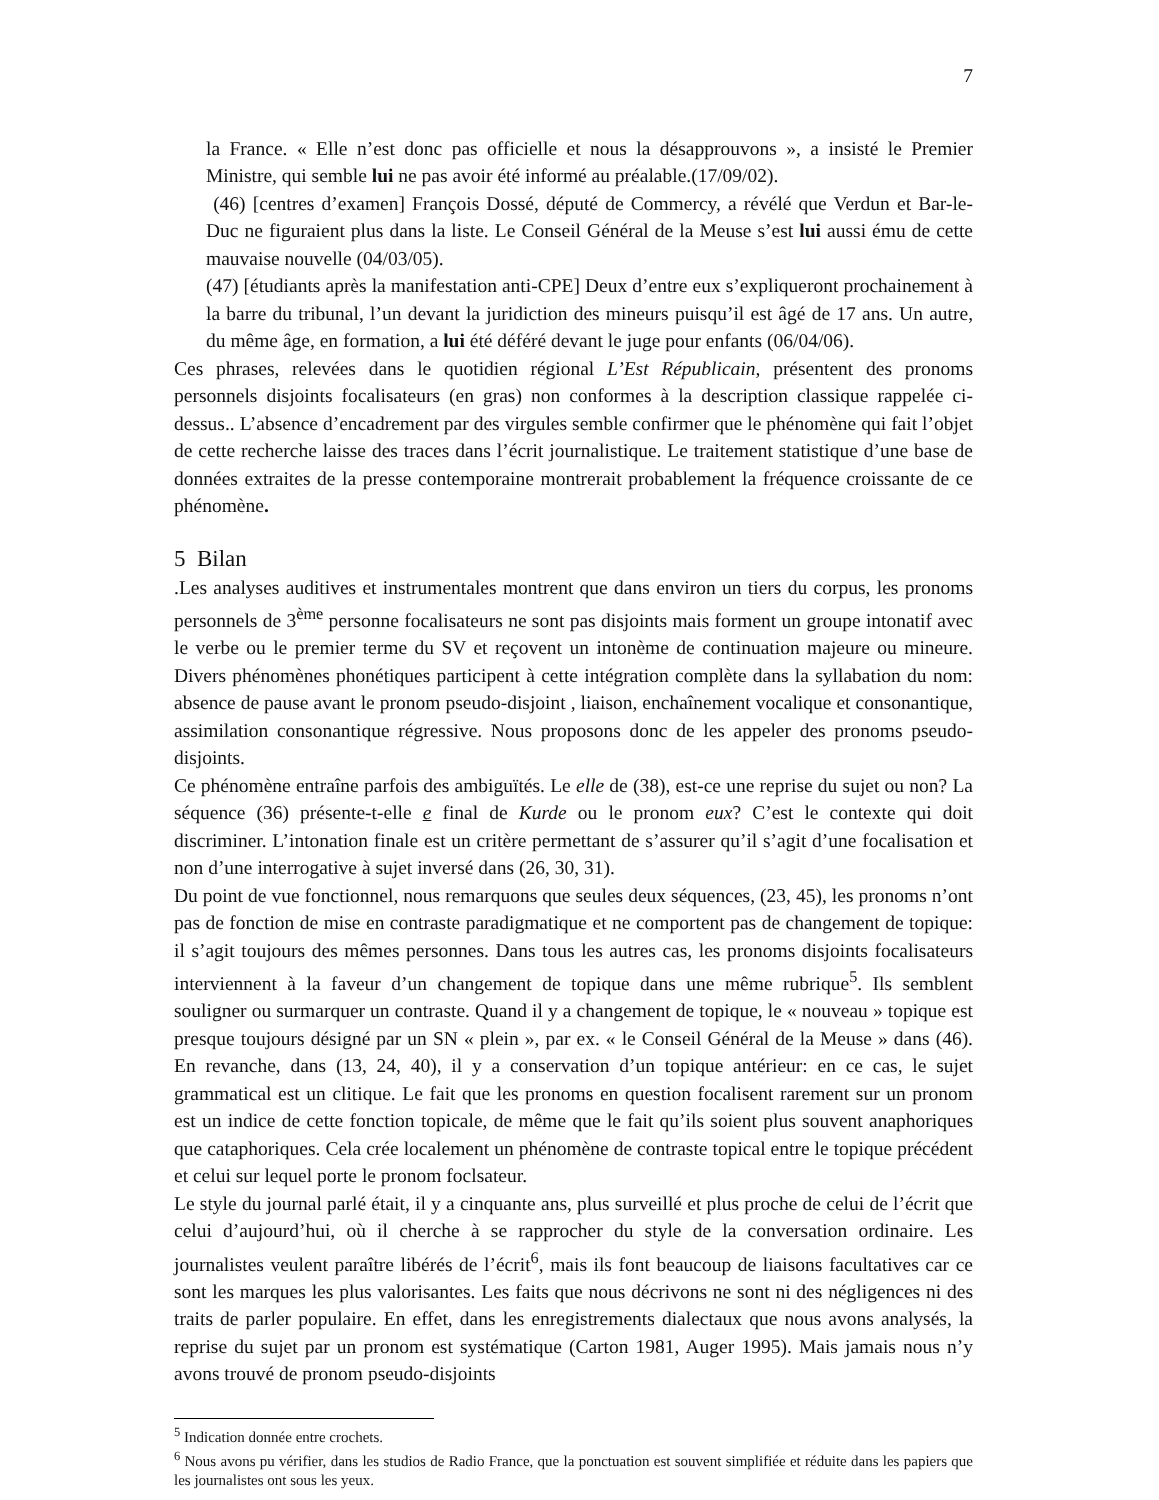7
la France. « Elle n’est donc pas officielle et nous la désapprouvons », a insisté le Premier Ministre, qui semble lui ne pas avoir été informé au préalable.(17/09/02).
(46) [centres d’examen] François Dossé, député de Commercy, a révélé que Verdun et Bar-le-Duc ne figuraient plus dans la liste. Le Conseil Général de la Meuse s’est lui aussi ému de cette mauvaise nouvelle (04/03/05).
(47) [étudiants après la manifestation anti-CPE] Deux d’entre eux s’expliqueront prochainement à la barre du tribunal, l’un devant la juridiction des mineurs puisqu’il est âgé de 17 ans. Un autre, du même âge, en formation, a lui été déféré devant le juge pour enfants (06/04/06).
Ces phrases, relevées dans le quotidien régional L’Est Républicain, présentent des pronoms personnels disjoints focalisateurs (en gras) non conformes à la description classique rappelée ci-dessus.. L’absence d’encadrement par des virgules semble confirmer que le phénomène qui fait l’objet de cette recherche laisse des traces dans l’écrit journalistique. Le traitement statistique d’une base de données extraites de la presse contemporaine montrerait probablement la fréquence croissante de ce phénomène.
5 Bilan
.Les analyses auditives et instrumentales montrent que dans environ un tiers du corpus, les pronoms personnels de 3<sup>ème</sup> personne focalisateurs ne sont pas disjoints mais forment un groupe intonatif avec le verbe ou le premier terme du SV et reçovent un intonème de continuation majeure ou mineure. Divers phénomènes phonétiques participent à cette intégration complète dans la syllabation du nom: absence de pause avant le pronom pseudo-disjoint , liaison, enchaînement vocalique et consonantique, assimilation consonantique régressive. Nous proposons donc de les appeler des pronoms pseudo-disjoints.
Ce phénomène entraîne parfois des ambiguïtés. Le elle de (38), est-ce une reprise du sujet ou non? La séquence (36) présente-t-elle e final de Kurde ou le pronom eux? C’est le contexte qui doit discriminer. L’intonation finale est un critère permettant de s’assurer qu’il s’agit d’une focalisation et non d’une interrogative à sujet inversé dans (26, 30, 31).
Du point de vue fonctionnel, nous remarquons que seules deux séquences, (23, 45), les pronoms n’ont pas de fonction de mise en contraste paradigmatique et ne comportent pas de changement de topique: il s’agit toujours des mêmes personnes. Dans tous les autres cas, les pronoms disjoints focalisateurs interviennent à la faveur d’un changement de topique dans une même rubrique<sup>5</sup>. Ils semblent souligner ou surmarquer un contraste. Quand il y a changement de topique, le « nouveau » topique est presque toujours désigné par un SN « plein », par ex. « le Conseil Général de la Meuse » dans (46). En revanche, dans (13, 24, 40), il y a conservation d’un topique antérieur: en ce cas, le sujet grammatical est un clitique. Le fait que les pronoms en question focalisent rarement sur un pronom est un indice de cette fonction topicale, de même que le fait qu’ils soient plus souvent anaphoriques que cataphoriques. Cela crée localement un phénomène de contraste topical entre le topique précédent et celui sur lequel porte le pronom foclsateur.
Le style du journal parlé était, il y a cinquante ans, plus surveillé et plus proche de celui de l’écrit que celui d’aujourd’hui, où il cherche à se rapprocher du style de la conversation ordinaire. Les journalistes veulent paraître libérés de l’écrit<sup>6</sup>, mais ils font beaucoup de liaisons facultatives car ce sont les marques les plus valorisantes. Les faits que nous décrivons ne sont ni des négligences ni des traits de parler populaire. En effet, dans les enregistrements dialectaux que nous avons analysés, la reprise du sujet par un pronom est systématique (Carton 1981, Auger 1995). Mais jamais nous n’y avons trouvé de pronom pseudo-disjoints
<sup>5</sup> Indication donnée entre crochets.
<sup>6</sup> Nous avons pu vérifier, dans les studios de Radio France, que la ponctuation est souvent simplifiée et réduite dans les papiers que les journalistes ont sous les yeux.